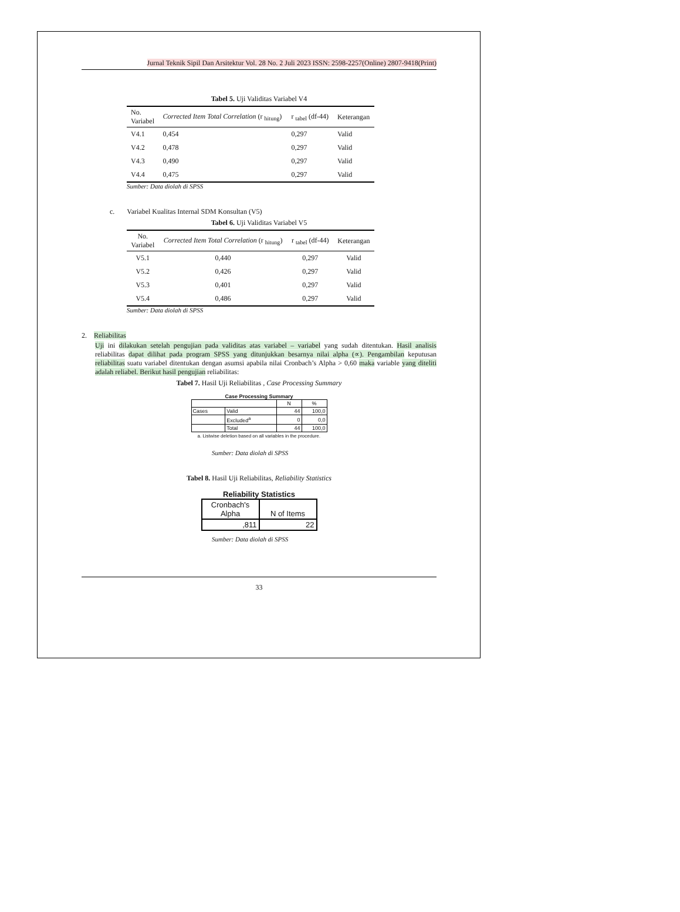Jurnal Teknik Sipil Dan Arsitektur Vol. 28 No. 2 Juli 2023 ISSN: 2598-2257(Online) 2807-9418(Print)
Tabel 5. Uji Validitas Variabel V4
| No. Variabel | Corrected Item Total Correlation (r <sub>hitung</sub>) | r <sub>tabel</sub> (df-44) | Keterangan |
| --- | --- | --- | --- |
| V4.1 | 0,454 | 0,297 | Valid |
| V4.2 | 0,478 | 0,297 | Valid |
| V4.3 | 0,490 | 0,297 | Valid |
| V4.4 | 0,475 | 0,297 | Valid |
Sumber: Data diolah di SPSS
c. Variabel Kualitas Internal SDM Konsultan (V5)
Tabel 6. Uji Validitas Variabel V5
| No. Variabel | Corrected Item Total Correlation (r <sub>hitung</sub>) | r <sub>tabel</sub> (df-44) | Keterangan |
| --- | --- | --- | --- |
| V5.1 | 0,440 | 0,297 | Valid |
| V5.2 | 0,426 | 0,297 | Valid |
| V5.3 | 0,401 | 0,297 | Valid |
| V5.4 | 0,486 | 0,297 | Valid |
Sumber: Data diolah di SPSS
2. Reliabilitas
Uji ini dilakukan setelah pengujian pada validitas atas variabel – variabel yang sudah ditentukan. Hasil analisis reliabilitas dapat dilihat pada program SPSS yang ditunjukkan besarnya nilai alpha (∝). Pengambilan keputusan reliabilitas suatu variabel ditentukan dengan asumsi apabila nilai Cronbach’s Alpha > 0,60 maka variable yang diteliti adalah reliabel. Berikut hasil pengujian reliabilitas:
Tabel 7. Hasil Uji Reliabilitas , Case Processing Summary
Case Processing Summary
| | | N | % |
| --- | --- | --- | --- |
| Cases | Valid | 44 | 100,0 |
| | Excluded<sup>a</sup> | 0 | 0,0 |
| | Total | 44 | 100,0 |
a. Listwise deletion based on all variables in the procedure.
Sumber: Data diolah di SPSS
Tabel 8. Hasil Uji Reliabilitas, Reliability Statistics
Reliability Statistics
| Cronbach's Alpha | N of Items |
| --- | --- |
| ,811 | 22 |
Sumber: Data diolah di SPSS
33